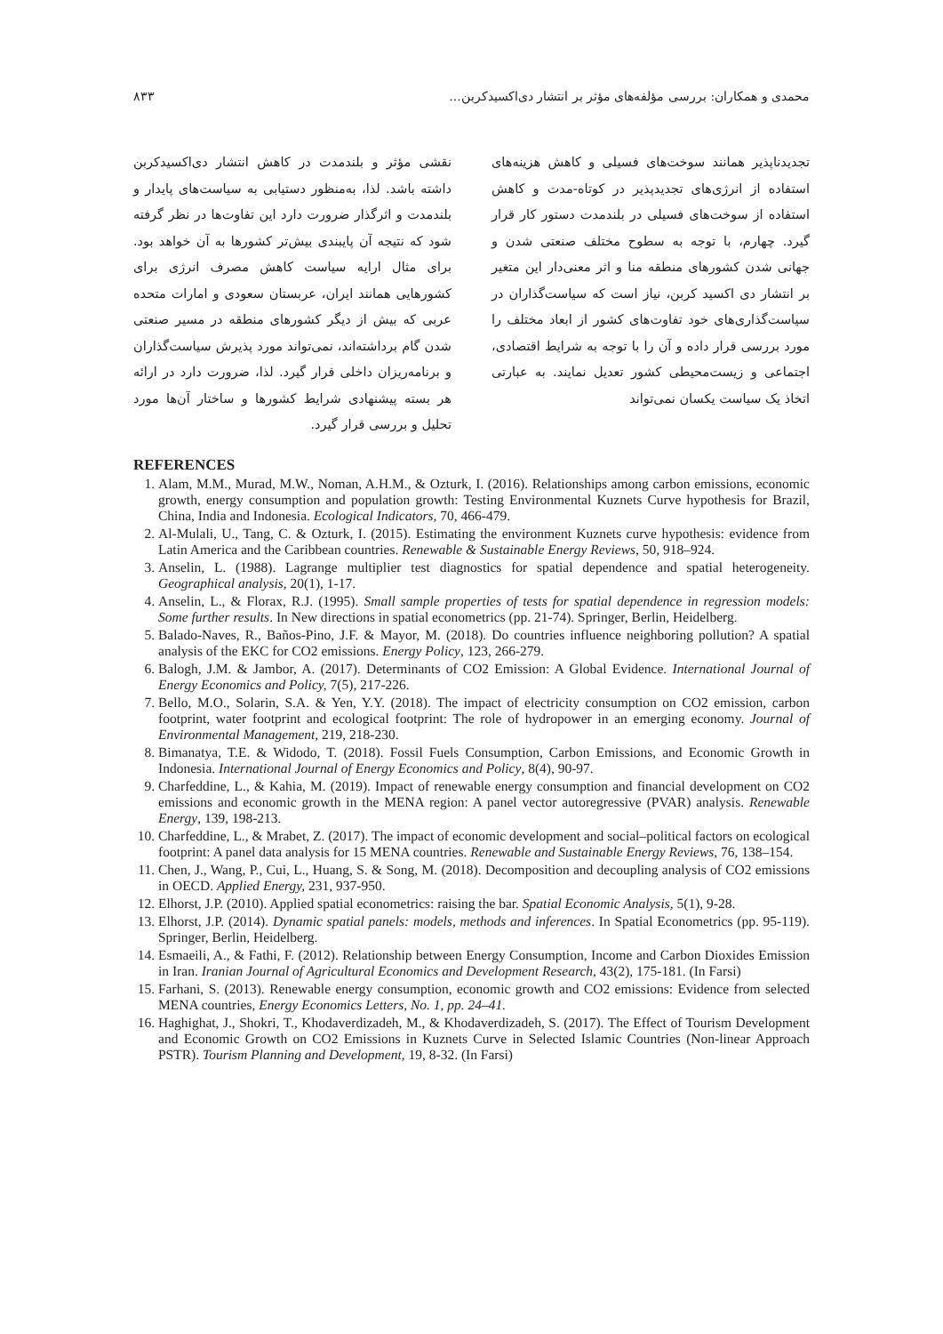محمدی و همکاران: بررسی مؤلفه‌های مؤثر بر انتشار دی‌اکسیدکربن... ۸۳۳
تجدیدناپذیر همانند سوخت‌های فسیلی و کاهش هزینه‌های استفاده از انرژی‌های تجدیدپذیر در کوتاه-مدت و کاهش استفاده از سوخت‌های فسیلی در بلندمدت دستور کار قرار گیرد. چهارم، با توجه به سطوح مختلف صنعتی شدن و جهانی شدن کشورهای منطقه منا و اثر معنی‌دار این متغیر بر انتشار دی اکسید کربن، نیاز است که سیاست‌گذاران در سیاست‌گذاری‌های خود تفاوت‌های کشور از ابعاد مختلف را مورد بررسی قرار داده و آن را با توجه به شرایط اقتصادی، اجتماعی و زیست‌محیطی کشور تعدیل نمایند. به عبارتی اتخاذ یک سیاست یکسان نمی‌تواند
نقشی مؤثر و بلندمدت در کاهش انتشار دی‌اکسیدکربن داشته باشد. لذا، به‌منظور دستیابی به سیاست‌های پایدار و بلندمدت و اثرگذار ضرورت دارد این تفاوت‌ها در نظر گرفته شود که نتیجه آن پایبندی بیش‌تر کشورها به آن خواهد بود. برای مثال ارایه سیاست کاهش مصرف انرژی برای کشورهایی همانند ایران، عربستان سعودی و امارات متحده عربی که بیش از دیگر کشورهای منطقه در مسیر صنعتی شدن گام برداشته‌اند، نمی‌تواند مورد پذیرش سیاست‌گذاران و برنامه‌ریزان داخلی قرار گیرد. لذا، ضرورت دارد در ارائه هر بسته پیشنهادی شرایط کشورها و ساختار آن‌ها مورد تحلیل و بررسی قرار گیرد.
REFERENCES
1. Alam, M.M., Murad, M.W., Noman, A.H.M., & Ozturk, I. (2016). Relationships among carbon emissions, economic growth, energy consumption and population growth: Testing Environmental Kuznets Curve hypothesis for Brazil, China, India and Indonesia. Ecological Indicators, 70, 466-479.
2. Al-Mulali, U., Tang, C. & Ozturk, I. (2015). Estimating the environment Kuznets curve hypothesis: evidence from Latin America and the Caribbean countries. Renewable & Sustainable Energy Reviews, 50, 918–924.
3. Anselin, L. (1988). Lagrange multiplier test diagnostics for spatial dependence and spatial heterogeneity. Geographical analysis, 20(1), 1-17.
4. Anselin, L., & Florax, R.J. (1995). Small sample properties of tests for spatial dependence in regression models: Some further results. In New directions in spatial econometrics (pp. 21-74). Springer, Berlin, Heidelberg.
5. Balado-Naves, R., Baños-Pino, J.F. & Mayor, M. (2018). Do countries influence neighboring pollution? A spatial analysis of the EKC for CO2 emissions. Energy Policy, 123, 266-279.
6. Balogh, J.M. & Jambor, A. (2017). Determinants of CO2 Emission: A Global Evidence. International Journal of Energy Economics and Policy, 7(5), 217-226.
7. Bello, M.O., Solarin, S.A. & Yen, Y.Y. (2018). The impact of electricity consumption on CO2 emission, carbon footprint, water footprint and ecological footprint: The role of hydropower in an emerging economy. Journal of Environmental Management, 219, 218-230.
8. Bimanatya, T.E. & Widodo, T. (2018). Fossil Fuels Consumption, Carbon Emissions, and Economic Growth in Indonesia. International Journal of Energy Economics and Policy, 8(4), 90-97.
9. Charfeddine, L., & Kahia, M. (2019). Impact of renewable energy consumption and financial development on CO2 emissions and economic growth in the MENA region: A panel vector autoregressive (PVAR) analysis. Renewable Energy, 139, 198-213.
10. Charfeddine, L., & Mrabet, Z. (2017). The impact of economic development and social–political factors on ecological footprint: A panel data analysis for 15 MENA countries. Renewable and Sustainable Energy Reviews, 76, 138–154.
11. Chen, J., Wang, P., Cui, L., Huang, S. & Song, M. (2018). Decomposition and decoupling analysis of CO2 emissions in OECD. Applied Energy, 231, 937-950.
12. Elhorst, J.P. (2010). Applied spatial econometrics: raising the bar. Spatial Economic Analysis, 5(1), 9-28.
13. Elhorst, J.P. (2014). Dynamic spatial panels: models, methods and inferences. In Spatial Econometrics (pp. 95-119). Springer, Berlin, Heidelberg.
14. Esmaeili, A., & Fathi, F. (2012). Relationship between Energy Consumption, Income and Carbon Dioxides Emission in Iran. Iranian Journal of Agricultural Economics and Development Research, 43(2), 175-181. (In Farsi)
15. Farhani, S. (2013). Renewable energy consumption, economic growth and CO2 emissions: Evidence from selected MENA countries, Energy Economics Letters, No. 1, pp. 24–41.
16. Haghighat, J., Shokri, T., Khodaverdizadeh, M., & Khodaverdizadeh, S. (2017). The Effect of Tourism Development and Economic Growth on CO2 Emissions in Kuznets Curve in Selected Islamic Countries (Non-linear Approach PSTR). Tourism Planning and Development, 19, 8-32. (In Farsi)